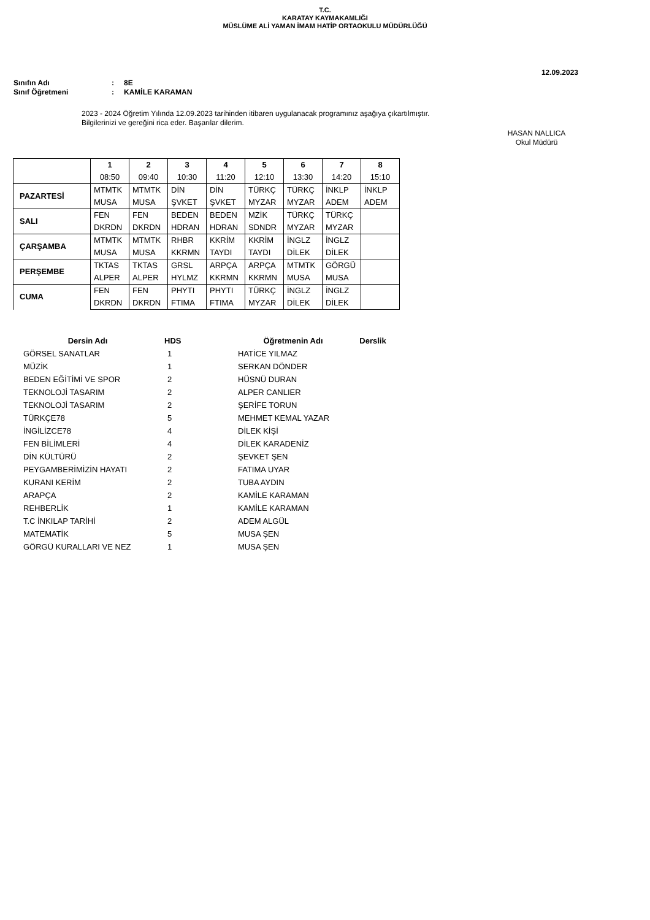T.C.
KARATAY KAYMAKAMLIĞI
MÜSLÜME ALİ YAMAN İMAM HATİP ORTAOKULU MÜDÜRLÜĞÜ
12.09.2023
Sınıfın Adı: 8E
Sınıf Öğretmeni: KAMİLE KARAMAN
2023 - 2024 Öğretim Yılında 12.09.2023 tarihinden itibaren uygulanacak programınız aşağıya çıkartılmıştır.
Bilgilerinizi ve gereğini rica eder. Başarılar dilerim.
HASAN NALLICA
Okul Müdürü
| | 1 | 2 | 3 | 4 | 5 | 6 | 7 | 8 |
| | 08:50 | 09:40 | 10:30 | 11:20 | 12:10 | 13:30 | 14:20 | 15:10 |
| PAZARTESİ | MTMTK | MTMTK | DİN | DİN | TÜRKÇ | TÜRKÇ | İNKLP | İNKLP |
| | MUSA | MUSA | ŞVKET | ŞVKET | MYZAR | MYZAR | ADEM | ADEM |
| SALI | FEN | FEN | BEDEN | BEDEN | MZİK | TÜRKÇ | TÜRKÇ | |
| | DKRDN | DKRDN | HDRAN | HDRAN | SDNDR | MYZAR | MYZAR | |
| ÇARŞAMBA | MTMTK | MTMTK | RHBR | KKRİM | KKRİM | İNGLZ | İNGLZ | |
| | MUSA | MUSA | KKRMN | TAYDI | TAYDI | DİLEK | DİLEK | |
| PERŞEMBE | TKTAS | TKTAS | GRSL | ARPÇA | ARPÇA | MTMTK | GÖRGÜ | |
| | ALPER | ALPER | HYLMZ | KKRMN | KKRMN | MUSA | MUSA | |
| CUMA | FEN | FEN | PHYTI | PHYTI | TÜRKÇ | İNGLZ | İNGLZ | |
| | DKRDN | DKRDN | FTIMA | FTIMA | MYZAR | DİLEK | DİLEK | |
| Dersin Adı | HDS | Öğretmenin Adı | Derslik |
| --- | --- | --- | --- |
| GÖRSEL SANATLAR | 1 | HATİCE YILMAZ | |
| MÜZİK | 1 | SERKAN DÖNDER | |
| BEDEN EĞİTİMİ VE SPOR | 2 | HÜSNÜ DURAN | |
| TEKNOLOJİ TASARIM | 2 | ALPER CANLIER | |
| TEKNOLOJİ TASARIM | 2 | ŞERİFE TORUN | |
| TÜRKÇE78 | 5 | MEHMET KEMAL YAZAR | |
| İNGİLİZCE78 | 4 | DİLEK KİŞİ | |
| FEN BİLİMLERİ | 4 | DİLEK KARADENİZ | |
| DİN KÜLTÜRÜ | 2 | ŞEVKET ŞEN | |
| PEYGAMBERİMİZİN HAYATI | 2 | FATIMA UYAR | |
| KURANI KERİM | 2 | TUBA AYDIN | |
| ARAPÇA | 2 | KAMİLE KARAMAN | |
| REHBERLİK | 1 | KAMİLE KARAMAN | |
| T.C İNKILAP TARİHİ | 2 | ADEM ALGÜL | |
| MATEMATİK | 5 | MUSA ŞEN | |
| GÖRGÜ KURALLARI VE NEZ | 1 | MUSA ŞEN | |